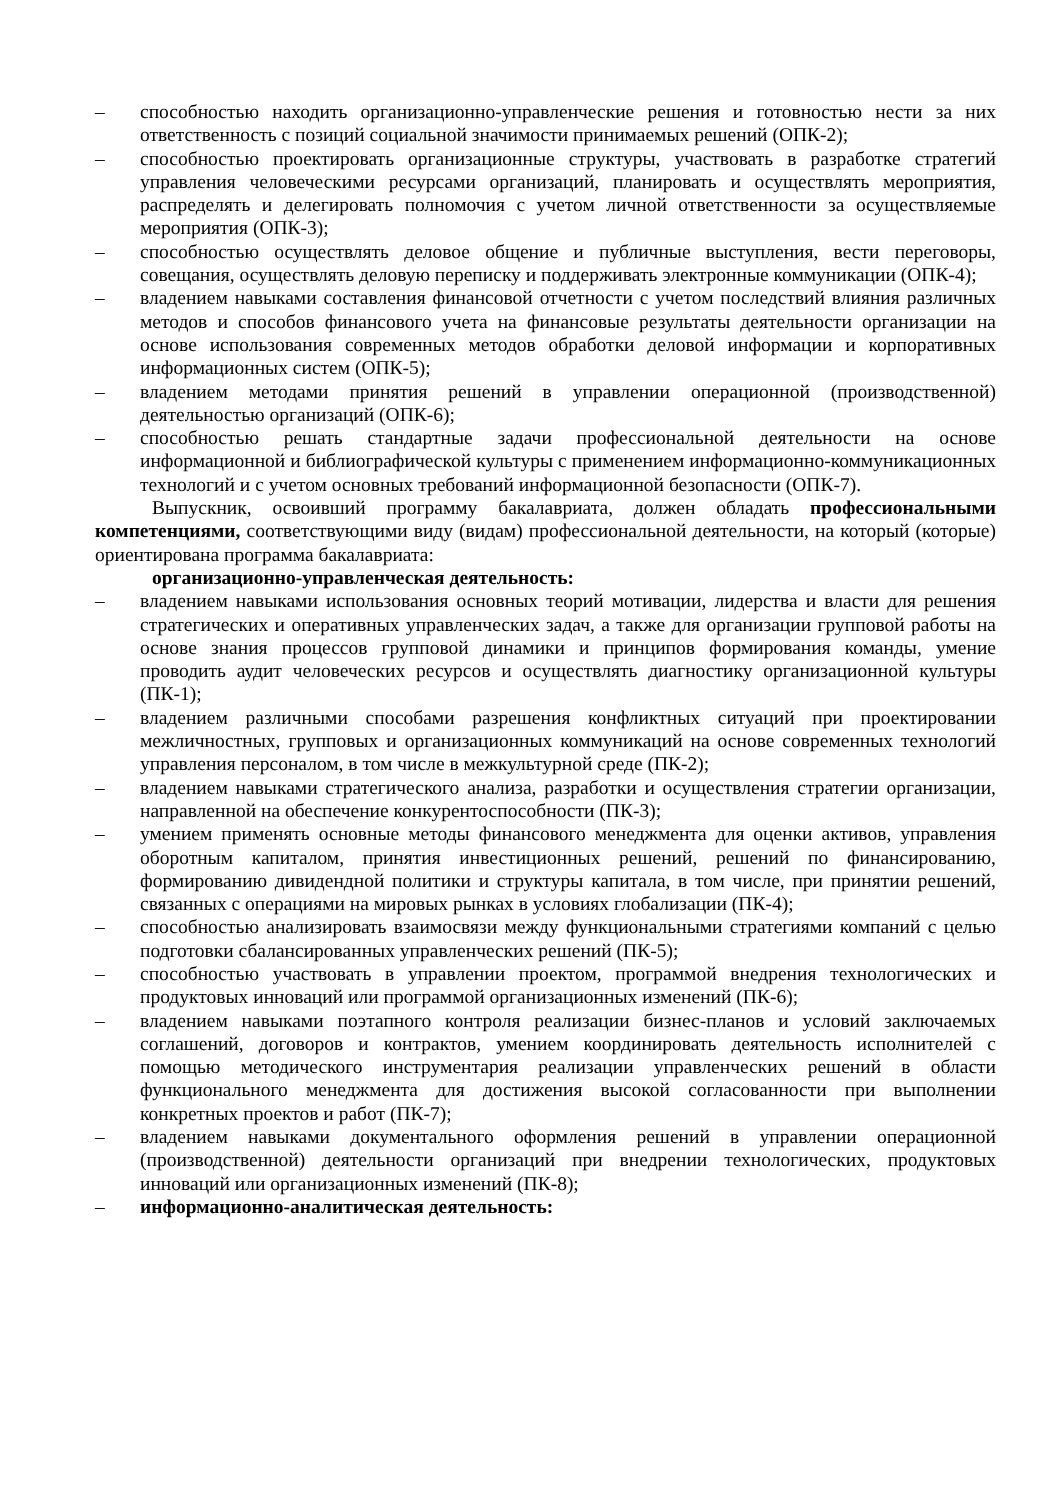– способностью находить организационно-управленческие решения и готовностью нести за них ответственность с позиций социальной значимости принимаемых решений (ОПК-2);
– способностью проектировать организационные структуры, участвовать в разработке стратегий управления человеческими ресурсами организаций, планировать и осуществлять мероприятия, распределять и делегировать полномочия с учетом личной ответственности за осуществляемые мероприятия (ОПК-3);
– способностью осуществлять деловое общение и публичные выступления, вести переговоры, совещания, осуществлять деловую переписку и поддерживать электронные коммуникации (ОПК-4);
– владением навыками составления финансовой отчетности с учетом последствий влияния различных методов и способов финансового учета на финансовые результаты деятельности организации на основе использования современных методов обработки деловой информации и корпоративных информационных систем (ОПК-5);
– владением методами принятия решений в управлении операционной (производственной) деятельностью организаций (ОПК-6);
– способностью решать стандартные задачи профессиональной деятельности на основе информационной и библиографической культуры с применением информационно-коммуникационных технологий и с учетом основных требований информационной безопасности (ОПК-7).
Выпускник, освоивший программу бакалавриата, должен обладать профессиональными компетенциями, соответствующими виду (видам) профессиональной деятельности, на который (которые) ориентирована программа бакалавриата:
организационно-управленческая деятельность:
– владением навыками использования основных теорий мотивации, лидерства и власти для решения стратегических и оперативных управленческих задач, а также для организации групповой работы на основе знания процессов групповой динамики и принципов формирования команды, умение проводить аудит человеческих ресурсов и осуществлять диагностику организационной культуры (ПК-1);
– владением различными способами разрешения конфликтных ситуаций при проектировании межличностных, групповых и организационных коммуникаций на основе современных технологий управления персоналом, в том числе в межкультурной среде (ПК-2);
– владением навыками стратегического анализа, разработки и осуществления стратегии организации, направленной на обеспечение конкурентоспособности (ПК-3);
– умением применять основные методы финансового менеджмента для оценки активов, управления оборотным капиталом, принятия инвестиционных решений, решений по финансированию, формированию дивидендной политики и структуры капитала, в том числе, при принятии решений, связанных с операциями на мировых рынках в условиях глобализации (ПК-4);
– способностью анализировать взаимосвязи между функциональными стратегиями компаний с целью подготовки сбалансированных управленческих решений (ПК-5);
– способностью участвовать в управлении проектом, программой внедрения технологических и продуктовых инноваций или программой организационных изменений (ПК-6);
– владением навыками поэтапного контроля реализации бизнес-планов и условий заключаемых соглашений, договоров и контрактов, умением координировать деятельность исполнителей с помощью методического инструментария реализации управленческих решений в области функционального менеджмента для достижения высокой согласованности при выполнении конкретных проектов и работ (ПК-7);
– владением навыками документального оформления решений в управлении операционной (производственной) деятельности организаций при внедрении технологических, продуктовых инноваций или организационных изменений (ПК-8);
– информационно-аналитическая деятельность: